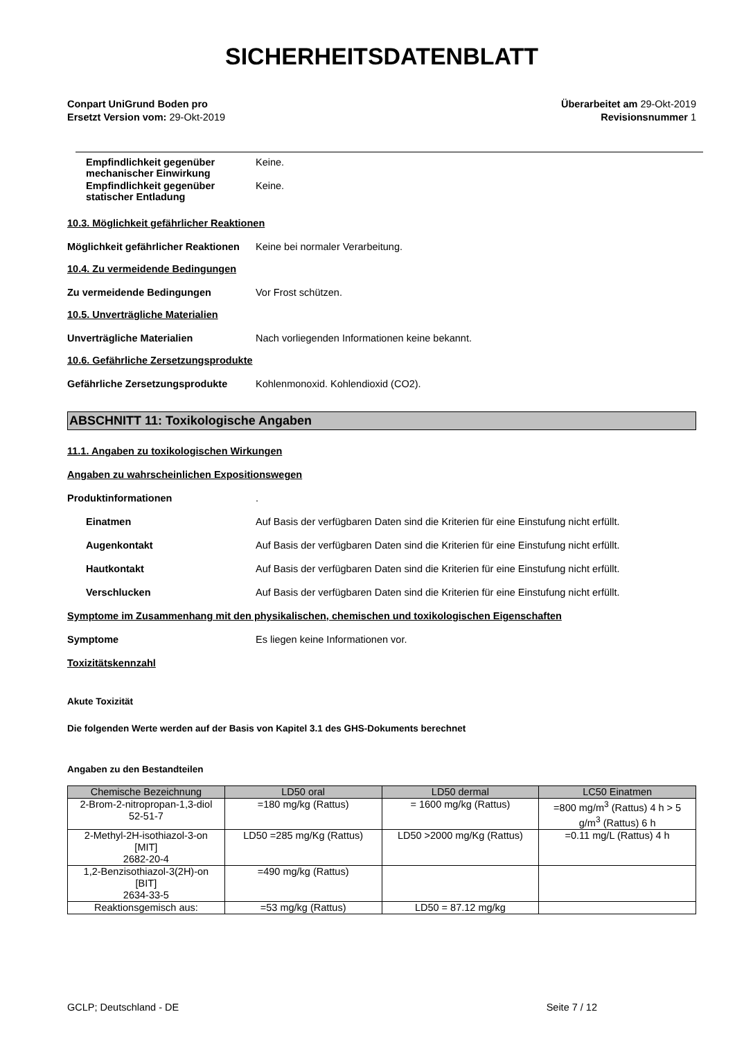SICHERHEITSDATENBLATT
Conpart UniGrund Boden pro
Ersetzt Version vom: 29-Okt-2019
Überarbeitet am 29-Okt-2019
Revisionsnummer 1
Empfindlichkeit gegenüber mechanischer Einwirkung
Keine.
Empfindlichkeit gegenüber statischer Entladung
Keine.
10.3. Möglichkeit gefährlicher Reaktionen
Möglichkeit gefährlicher Reaktionen
Keine bei normaler Verarbeitung.
10.4. Zu vermeidende Bedingungen
Zu vermeidende Bedingungen Vor Frost schützen.
10.5. Unverträgliche Materialien
Unverträgliche Materialien Nach vorliegenden Informationen keine bekannt.
10.6. Gefährliche Zersetzungsprodukte
Gefährliche Zersetzungsprodukte Kohlenmonoxid. Kohlendioxid (CO2).
ABSCHNITT 11: Toxikologische Angaben
11.1. Angaben zu toxikologischen Wirkungen
Angaben zu wahrscheinlichen Expositionswegen
Produktinformationen .
Einatmen Auf Basis der verfügbaren Daten sind die Kriterien für eine Einstufung nicht erfüllt.
Augenkontakt Auf Basis der verfügbaren Daten sind die Kriterien für eine Einstufung nicht erfüllt.
Hautkontakt Auf Basis der verfügbaren Daten sind die Kriterien für eine Einstufung nicht erfüllt.
Verschlucken Auf Basis der verfügbaren Daten sind die Kriterien für eine Einstufung nicht erfüllt.
Symptome im Zusammenhang mit den physikalischen, chemischen und toxikologischen Eigenschaften
Symptome Es liegen keine Informationen vor.
Toxizitätskennzahl
Akute Toxizität
Die folgenden Werte werden auf der Basis von Kapitel 3.1 des GHS-Dokuments berechnet
Angaben zu den Bestandteilen
| Chemische Bezeichnung | LD50 oral | LD50 dermal | LC50 Einatmen |
| --- | --- | --- | --- |
| 2-Brom-2-nitropropan-1,3-diol 52-51-7 | =180 mg/kg (Rattus) | = 1600 mg/kg (Rattus) | =800 mg/m<sup>3</sup> (Rattus) 4 h > 5 g/m<sup>3</sup> (Rattus) 6 h |
| 2-Methyl-2H-isothiazol-3-on [MIT] 2682-20-4 | LD50 =285 mg/Kg (Rattus) | LD50 >2000 mg/Kg (Rattus) | =0.11 mg/L (Rattus) 4 h |
| 1,2-Benzisothiazol-3(2H)-on [BIT] 2634-33-5 | =490 mg/kg (Rattus) | | |
| Reaktionsgemisch aus: | =53 mg/kg (Rattus) | LD50 = 87.12 mg/kg | |
GCLP; Deutschland - DE Seite 7 / 12